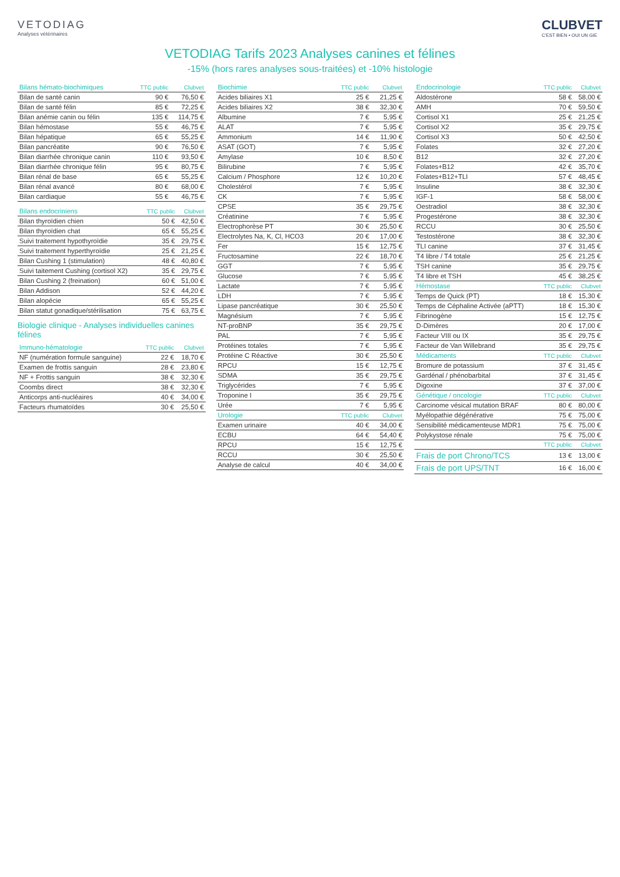VETODIAG
Analyses vétérinaires
CLUBVET
C'EST BIEN • OUI UN GIE
VETODIAG Tarifs 2023 Analyses canines et félines
-15% (hors rares analyses sous-traitées) et -10% histologie
| Bilans hémato-biochimiques | TTC public | Clubvet |
| --- | --- | --- |
| Bilan de santé canin | 90 € | 76,50 € |
| Bilan de santé félin | 85 € | 72,25 € |
| Bilan anémie canin ou félin | 135 € | 114,75 € |
| Bilan hémostase | 55 € | 46,75 € |
| Bilan hépatique | 65 € | 55,25 € |
| Bilan pancréatite | 90 € | 76,50 € |
| Bilan diarrhée chronique canin | 110 € | 93,50 € |
| Bilan diarrhée chronique félin | 95 € | 80,75 € |
| Bilan rénal de base | 65 € | 55,25 € |
| Bilan rénal avancé | 80 € | 68,00 € |
| Bilan cardiaque | 55 € | 46,75 € |
| Bilans endocriniens | TTC public | Clubvet |
| --- | --- | --- |
| Bilan thyroïdien chien | 50 € | 42,50 € |
| Bilan thyroïdien chat | 65 € | 55,25 € |
| Suivi traitement hypothyroïdie | 35 € | 29,75 € |
| Suivi traitement hyperthyroïdie | 25 € | 21,25 € |
| Bilan Cushing 1 (stimulation) | 48 € | 40,80 € |
| Suivi taitement Cushing (cortisol X2) | 35 € | 29,75 € |
| Bilan Cushing 2 (freination) | 60 € | 51,00 € |
| Bilan Addison | 52 € | 44,20 € |
| Bilan alopécie | 65 € | 55,25 € |
| Bilan statut gonadique/stérilisation | 75 € | 63,75 € |
Biologie clinique - Analyses individuelles canines félines
| Immuno-hématologie | TTC public | Clubvet |
| --- | --- | --- |
| NF (numération formule sanguine) | 22 € | 18,70 € |
| Examen de frottis sanguin | 28 € | 23,80 € |
| NF + Frottis sanguin | 38 € | 32,30 € |
| Coombs direct | 38 € | 32,30 € |
| Anticorps anti-nucléaires | 40 € | 34,00 € |
| Facteurs rhumatoïdes | 30 € | 25,50 € |
| Biochimie | TTC public | Clubvet |
| --- | --- | --- |
| Acides biliaires X1 | 25 € | 21,25 € |
| Acides biliaires X2 | 38 € | 32,30 € |
| Albumine | 7 € | 5,95 € |
| ALAT | 7 € | 5,95 € |
| Ammonium | 14 € | 11,90 € |
| ASAT (GOT) | 7 € | 5,95 € |
| Amylase | 10 € | 8,50 € |
| Bilirubine | 7 € | 5,95 € |
| Calcium / Phosphore | 12 € | 10,20 € |
| Cholestérol | 7 € | 5,95 € |
| CK | 7 € | 5,95 € |
| CPSE | 35 € | 29,75 € |
| Créatinine | 7 € | 5,95 € |
| Electrophorèse PT | 30 € | 25,50 € |
| Electrolytes Na, K, Cl, HCO3 | 20 € | 17,00 € |
| Fer | 15 € | 12,75 € |
| Fructosamine | 22 € | 18,70 € |
| GGT | 7 € | 5,95 € |
| Glucose | 7 € | 5,95 € |
| Lactate | 7 € | 5,95 € |
| LDH | 7 € | 5,95 € |
| Lipase pancréatique | 30 € | 25,50 € |
| Magnésium | 7 € | 5,95 € |
| NT-proBNP | 35 € | 29,75 € |
| PAL | 7 € | 5,95 € |
| Protéines totales | 7 € | 5,95 € |
| Protéine C Réactive | 30 € | 25,50 € |
| RPCU | 15 € | 12,75 € |
| SDMA | 35 € | 29,75 € |
| Triglycérides | 7 € | 5,95 € |
| Troponine I | 35 € | 29,75 € |
| Urée | 7 € | 5,95 € |
| Urologie | TTC public | Clubvet |
| Examen urinaire | 40 € | 34,00 € |
| ECBU | 64 € | 54,40 € |
| RPCU | 15 € | 12,75 € |
| RCCU | 30 € | 25,50 € |
| Analyse de calcul | 40 € | 34,00 € |
| Endocrinologie | TTC public | Clubvet |
| --- | --- | --- |
| Aldostérone | 58 € | 58,00 € |
| AMH | 70 € | 59,50 € |
| Cortisol X1 | 25 € | 21,25 € |
| Cortisol X2 | 35 € | 29,75 € |
| Cortisol X3 | 50 € | 42,50 € |
| Folates | 32 € | 27,20 € |
| B12 | 32 € | 27,20 € |
| Folates+B12 | 42 € | 35,70 € |
| Folates+B12+TLI | 57 € | 48,45 € |
| Insuline | 38 € | 32,30 € |
| IGF-1 | 58 € | 58,00 € |
| Oestradiol | 38 € | 32,30 € |
| Progestérone | 38 € | 32,30 € |
| RCCU | 30 € | 25,50 € |
| Testostérone | 38 € | 32,30 € |
| TLI canine | 37 € | 31,45 € |
| T4 libre / T4 totale | 25 € | 21,25 € |
| TSH canine | 35 € | 29,75 € |
| T4 libre et TSH | 45 € | 38,25 € |
| Hémostase | TTC public | Clubvet |
| Temps de Quick (PT) | 18 € | 15,30 € |
| Temps de Céphaline Activée (aPTT) | 18 € | 15,30 € |
| Fibrinogène | 15 € | 12,75 € |
| D-Dimères | 20 € | 17,00 € |
| Facteur VIII ou IX | 35 € | 29,75 € |
| Facteur de Van Willebrand | 35 € | 29,75 € |
| Médicaments | TTC public | Clubvet |
| Bromure de potassium | 37 € | 31,45 € |
| Gardénal / phénobarbital | 37 € | 31,45 € |
| Digoxine | 37 € | 37,00 € |
| Génétique / oncologie | TTC public | Clubvet |
| Carcinome vésical mutation BRAF | 80 € | 80,00 € |
| Myélopathie dégénérative | 75 € | 75,00 € |
| Sensibilité médicamenteuse MDR1 | 75 € | 75,00 € |
| Polykystose rénale | 75 € | 75,00 € |
| | TTC public | Clubvet |
| Frais de port Chrono/TCS | 13 € | 13,00 € |
| Frais de port UPS/TNT | 16 € | 16,00 € |